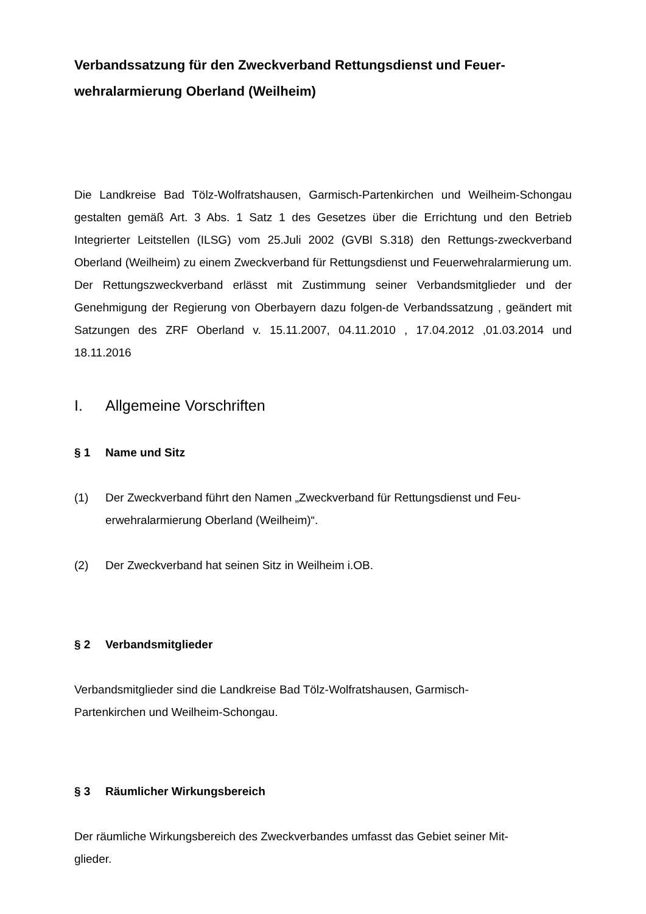Verbandssatzung für den Zweckverband Rettungsdienst und Feuer-wehralarmierung Oberland (Weilheim)
Die Landkreise Bad Tölz-Wolfratshausen, Garmisch-Partenkirchen und Weilheim-Schongau gestalten gemäß Art. 3 Abs. 1 Satz 1 des Gesetzes über die Errichtung und den Betrieb Integrierter Leitstellen (ILSG) vom 25.Juli 2002 (GVBl S.318) den Rettungs-zweckverband Oberland (Weilheim) zu einem Zweckverband für Rettungsdienst und Feuerwehralarmierung um. Der Rettungszweckverband erlässt mit Zustimmung seiner Verbandsmitglieder und der Genehmigung der Regierung von Oberbayern dazu folgen-de Verbandssatzung , geändert mit Satzungen des ZRF Oberland v. 15.11.2007, 04.11.2010 , 17.04.2012 ,01.03.2014 und 18.11.2016
I. Allgemeine Vorschriften
§ 1 Name und Sitz
(1) Der Zweckverband führt den Namen „Zweckverband für Rettungsdienst und Feu-erwehralarmierung Oberland (Weilheim)“.
(2) Der Zweckverband hat seinen Sitz in Weilheim i.OB.
§ 2 Verbandsmitglieder
Verbandsmitglieder sind die Landkreise Bad Tölz-Wolfratshausen, Garmisch-
Partenkirchen und Weilheim-Schongau.
§ 3 Räumlicher Wirkungsbereich
Der räumliche Wirkungsbereich des Zweckverbandes umfasst das Gebiet seiner Mit-
glieder.